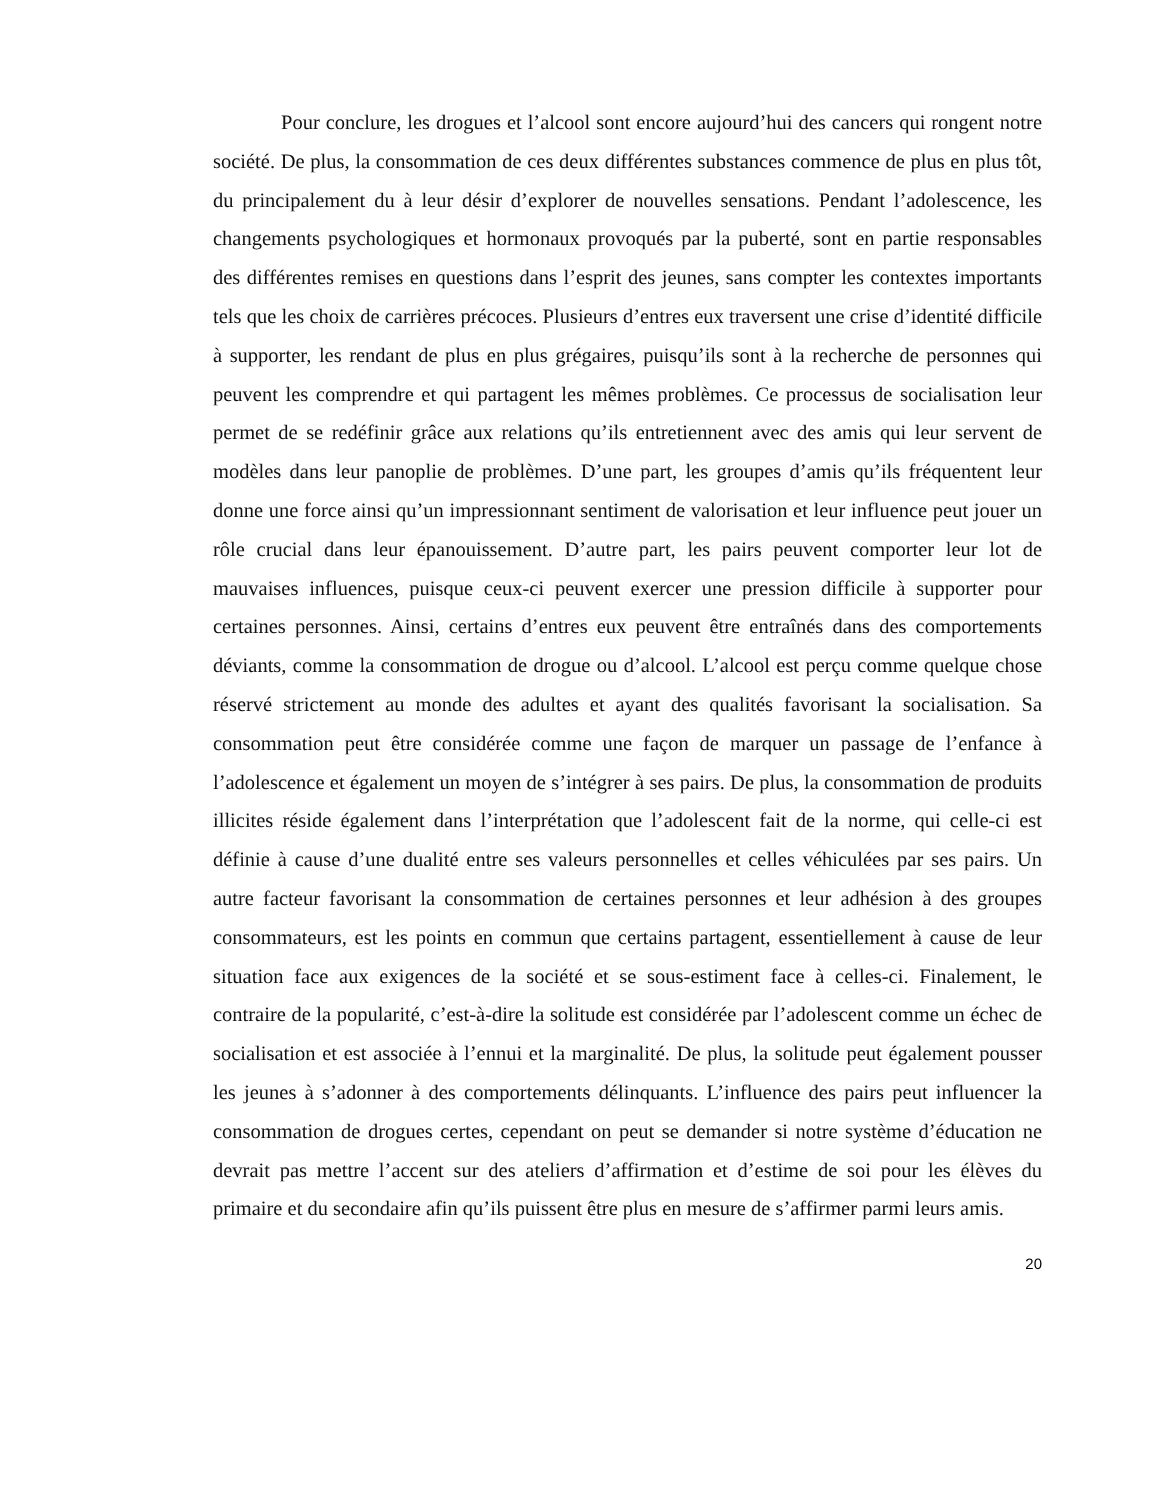Pour conclure, les drogues et l’alcool sont encore aujourd’hui des cancers qui rongent notre société. De plus, la consommation de ces deux différentes substances commence de plus en plus tôt, du principalement du à leur désir d’explorer de nouvelles sensations. Pendant l’adolescence, les changements psychologiques et hormonaux provoqués par la puberté, sont en partie responsables des différentes remises en questions dans l’esprit des jeunes, sans compter les contextes importants tels que les choix de carrières précoces. Plusieurs d’entres eux traversent une crise d’identité difficile à supporter, les rendant de plus en plus grégaires, puisqu’ils sont à la recherche de personnes qui peuvent les comprendre et qui partagent les mêmes problèmes. Ce processus de socialisation leur permet de se redéfinir grâce aux relations qu’ils entretiennent avec des amis qui leur servent de modèles dans leur panoplie de problèmes. D’une part, les groupes d’amis qu’ils fréquentent leur donne une force ainsi qu’un impressionnant sentiment de valorisation et leur influence peut jouer un rôle crucial dans leur épanouissement. D’autre part, les pairs peuvent comporter leur lot de mauvaises influences, puisque ceux-ci peuvent exercer une pression difficile à supporter pour certaines personnes. Ainsi, certains d’entres eux peuvent être entraînés dans des comportements déviants, comme la consommation de drogue ou d’alcool. L’alcool est perçu comme quelque chose réservé strictement au monde des adultes et ayant des qualités favorisant la socialisation. Sa consommation peut être considérée comme une façon de marquer un passage de l’enfance à l’adolescence et également un moyen de s’intégrer à ses pairs. De plus, la consommation de produits illicites réside également dans l’interprétation que l’adolescent fait de la norme, qui celle-ci est définie à cause d’une dualité entre ses valeurs personnelles et celles véhiculées par ses pairs. Un autre facteur favorisant la consommation de certaines personnes et leur adhésion à des groupes consommateurs, est les points en commun que certains partagent, essentiellement à cause de leur situation face aux exigences de la société et se sous-estiment face à celles-ci. Finalement, le contraire de la popularité, c’est-à-dire la solitude est considérée par l’adolescent comme un échec de socialisation et est associée à l’ennui et la marginalité. De plus, la solitude peut également pousser les jeunes à s’adonner à des comportements délinquants. L’influence des pairs peut influencer la consommation de drogues certes, cependant on peut se demander si notre système d’éducation ne devrait pas mettre l’accent sur des ateliers d’affirmation et d’estime de soi pour les élèves du primaire et du secondaire afin qu’ils puissent être plus en mesure de s’affirmer parmi leurs amis.
20